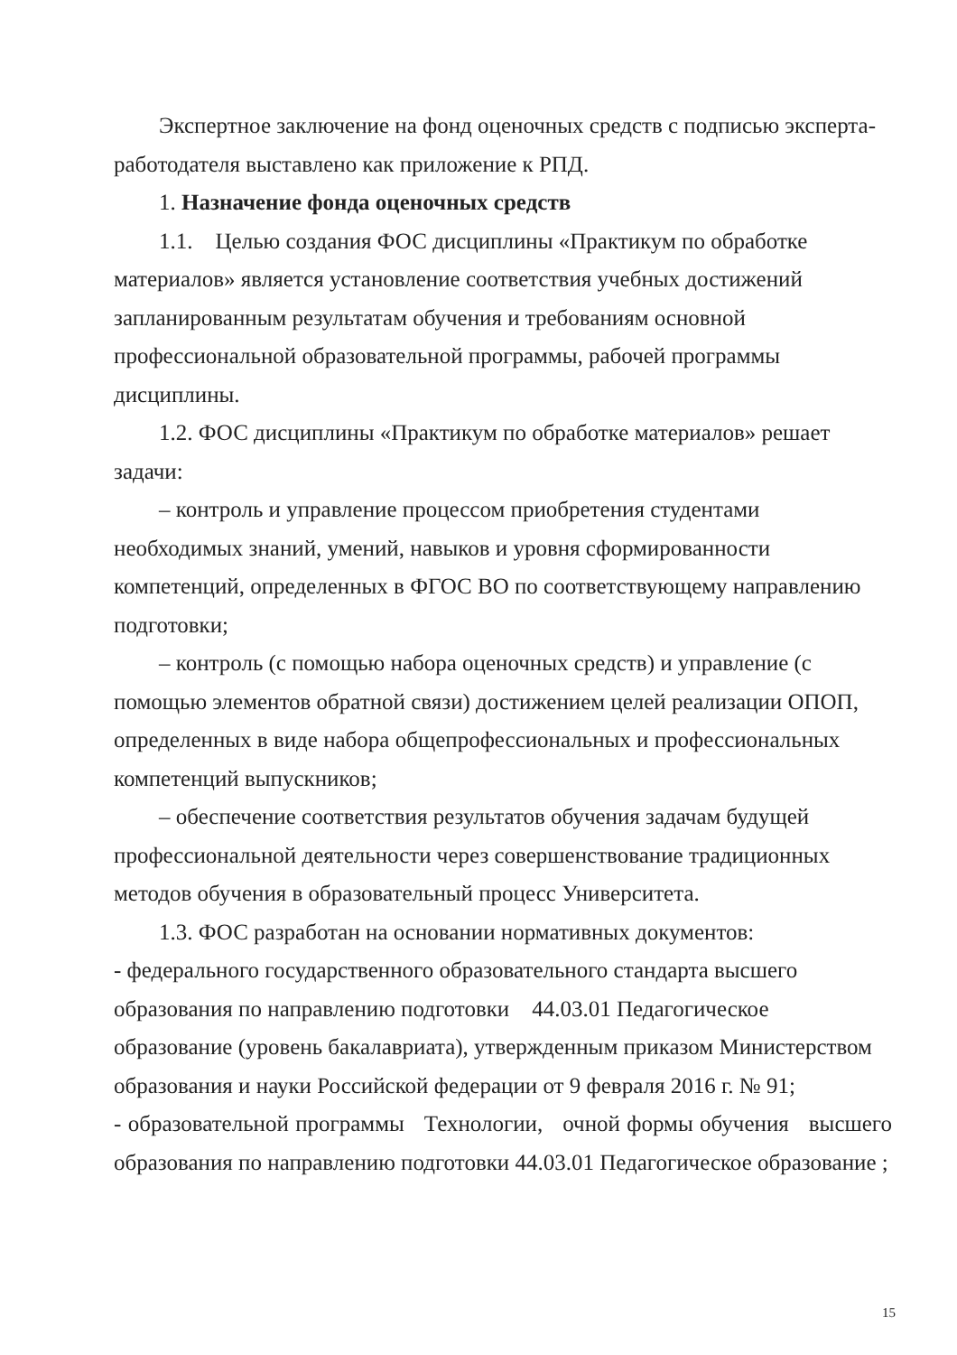Экспертное заключение на фонд оценочных средств с подписью эксперта-работодателя выставлено как приложение к РПД.
1. Назначение фонда оценочных средств
1.1. Целью создания ФОС дисциплины «Практикум по обработке материалов» является установление соответствия учебных достижений запланированным результатам обучения и требованиям основной профессиональной образовательной программы, рабочей программы дисциплины.
1.2. ФОС дисциплины «Практикум по обработке материалов» решает задачи:
– контроль и управление процессом приобретения студентами необходимых знаний, умений, навыков и уровня сформированности компетенций, определенных в ФГОС ВО по соответствующему направлению подготовки;
– контроль (с помощью набора оценочных средств) и управление (с помощью элементов обратной связи) достижением целей реализации ОПОП, определенных в виде набора общепрофессиональных и профессиональных компетенций выпускников;
– обеспечение соответствия результатов обучения задачам будущей профессиональной деятельности через совершенствование традиционных методов обучения в образовательный процесс Университета.
1.3. ФОС разработан на основании нормативных документов:
- федерального государственного образовательного стандарта высшего образования по направлению подготовки 44.03.01 Педагогическое образование (уровень бакалавриата), утвержденным приказом Министерством образования и науки Российской федерации от 9 февраля 2016 г. № 91;
- образовательной программы Технологии, очной формы обучения высшего образования по направлению подготовки 44.03.01 Педагогическое образование ;
15